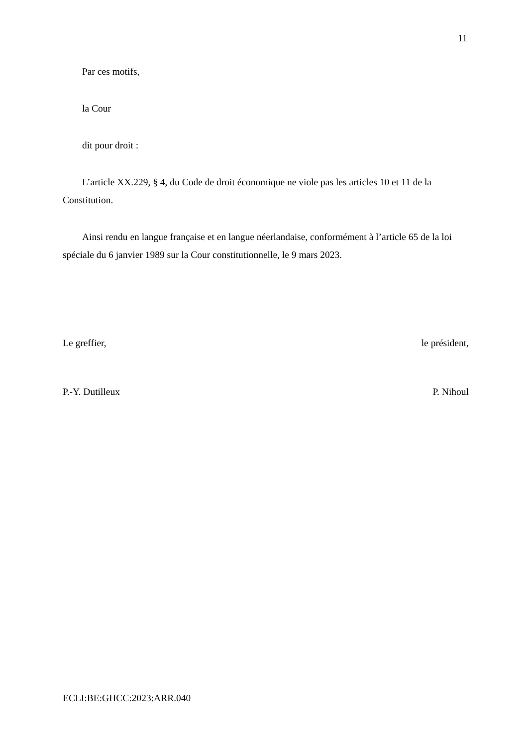11
Par ces motifs,
la Cour
dit pour droit :
L’article XX.229, § 4, du Code de droit économique ne viole pas les articles 10 et 11 de la Constitution.
Ainsi rendu en langue française et en langue néerlandaise, conformément à l’article 65 de la loi spéciale du 6 janvier 1989 sur la Cour constitutionnelle, le 9 mars 2023.
Le greffier, le président,
P.-Y. Dutilleux P. Nihoul
ECLI:BE:GHCC:2023:ARR.040